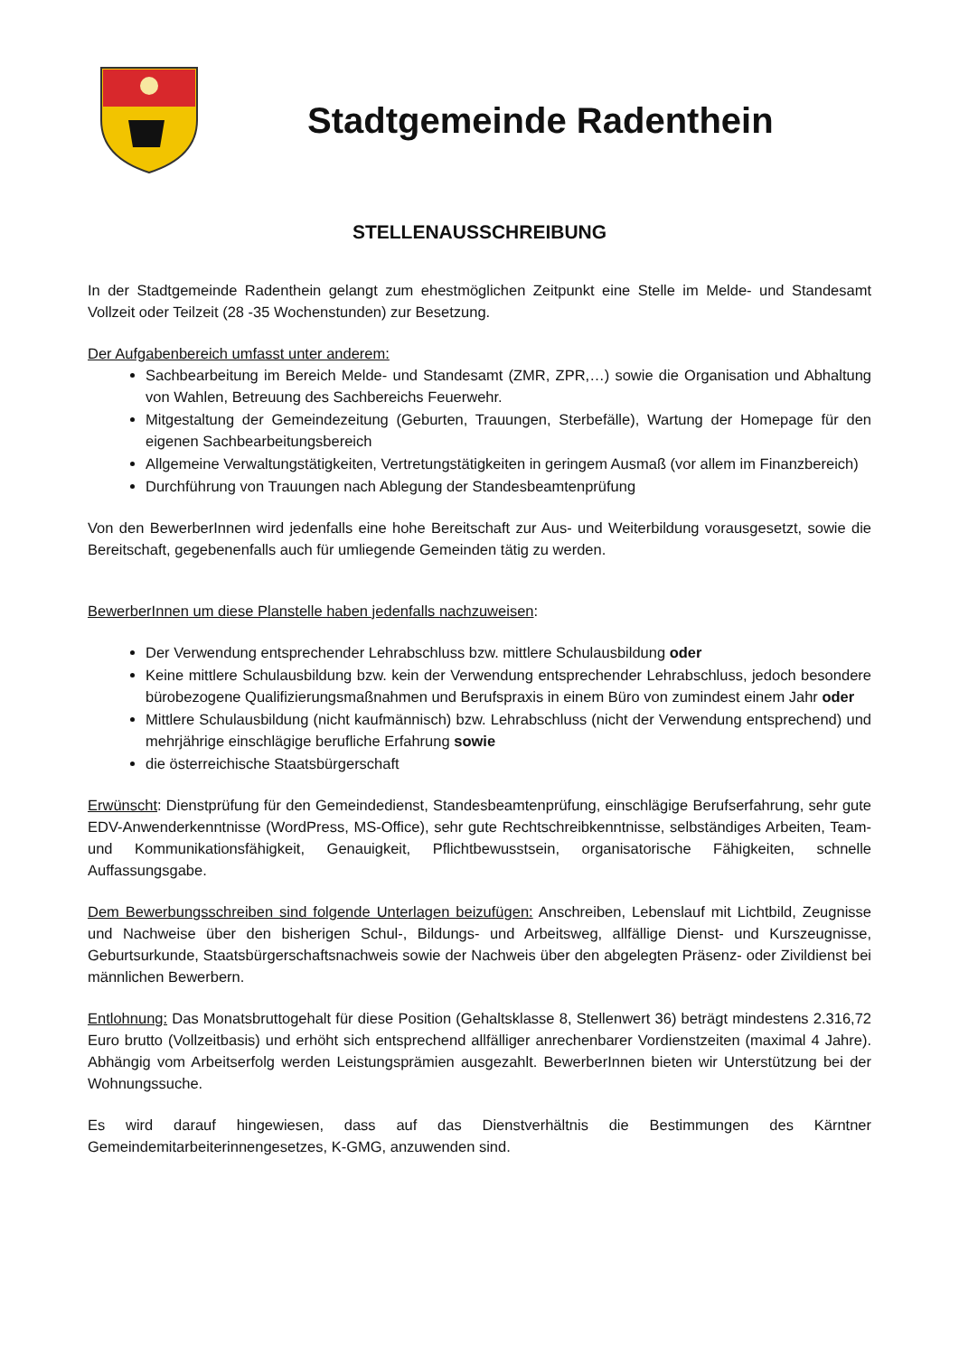Stadtgemeinde Radenthein
STELLENAUSSCHREIBUNG
In der Stadtgemeinde Radenthein gelangt zum ehestmöglichen Zeitpunkt eine Stelle im Melde- und Standesamt Vollzeit oder Teilzeit (28 -35 Wochenstunden) zur Besetzung.
Der Aufgabenbereich umfasst unter anderem:
Sachbearbeitung im Bereich Melde- und Standesamt (ZMR, ZPR,…) sowie die Organisation und Abhaltung von Wahlen, Betreuung des Sachbereichs Feuerwehr.
Mitgestaltung der Gemeindezeitung (Geburten, Trauungen, Sterbefälle), Wartung der Homepage für den eigenen Sachbearbeitungsbereich
Allgemeine Verwaltungstätigkeiten, Vertretungstätigkeiten in geringem Ausmaß (vor allem im Finanzbereich)
Durchführung von Trauungen nach Ablegung der Standesbeamtenprüfung
Von den BewerberInnen wird jedenfalls eine hohe Bereitschaft zur Aus- und Weiterbildung vorausgesetzt, sowie die Bereitschaft, gegebenenfalls auch für umliegende Gemeinden tätig zu werden.
BewerberInnen um diese Planstelle haben jedenfalls nachzuweisen:
Der Verwendung entsprechender Lehrabschluss bzw. mittlere Schulausbildung oder
Keine mittlere Schulausbildung bzw. kein der Verwendung entsprechender Lehrabschluss, jedoch besondere bürobezogene Qualifizierungsmaßnahmen und Berufspraxis in einem Büro von zumindest einem Jahr oder
Mittlere Schulausbildung (nicht kaufmännisch) bzw. Lehrabschluss (nicht der Verwendung entsprechend) und mehrjährige einschlägige berufliche Erfahrung sowie
die österreichische Staatsbürgerschaft
Erwünscht: Dienstprüfung für den Gemeindedienst, Standesbeamtenprüfung, einschlägige Berufserfahrung, sehr gute EDV-Anwenderkenntnisse (WordPress, MS-Office), sehr gute Rechtschreibkenntnisse, selbständiges Arbeiten, Team- und Kommunikationsfähigkeit, Genauigkeit, Pflichtbewusstsein, organisatorische Fähigkeiten, schnelle Auffassungsgabe.
Dem Bewerbungsschreiben sind folgende Unterlagen beizufügen: Anschreiben, Lebenslauf mit Lichtbild, Zeugnisse und Nachweise über den bisherigen Schul-, Bildungs- und Arbeitsweg, allfällige Dienst- und Kurszeugnisse, Geburtsurkunde, Staatsbürgerschaftsnachweis sowie der Nachweis über den abgelegten Präsenz- oder Zivildienst bei männlichen Bewerbern.
Entlohnung: Das Monatsbruttogehalt für diese Position (Gehaltsklasse 8, Stellenwert 36) beträgt mindestens 2.316,72 Euro brutto (Vollzeitbasis) und erhöht sich entsprechend allfälliger anrechenbarer Vordienstzeiten (maximal 4 Jahre). Abhängig vom Arbeitserfolg werden Leistungsprämien ausgezahlt. BewerberInnen bieten wir Unterstützung bei der Wohnungssuche.
Es wird darauf hingewiesen, dass auf das Dienstverhältnis die Bestimmungen des Kärntner Gemeindemitarbeiterinnengesetzes, K-GMG, anzuwenden sind.